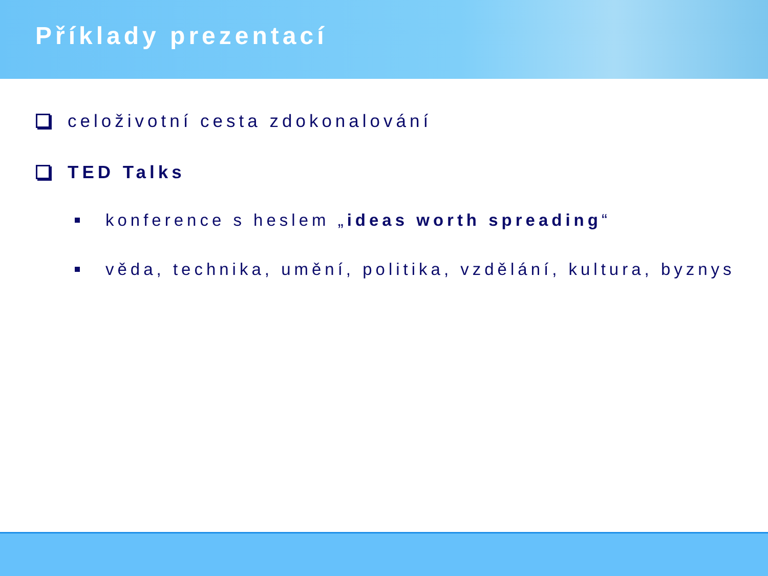Příklady prezentací
celoživotní cesta zdokonalování
TED Talks
konference s heslem „ideas worth spreading“
věda, technika, umění, politika, vzdělání, kultura, byznys